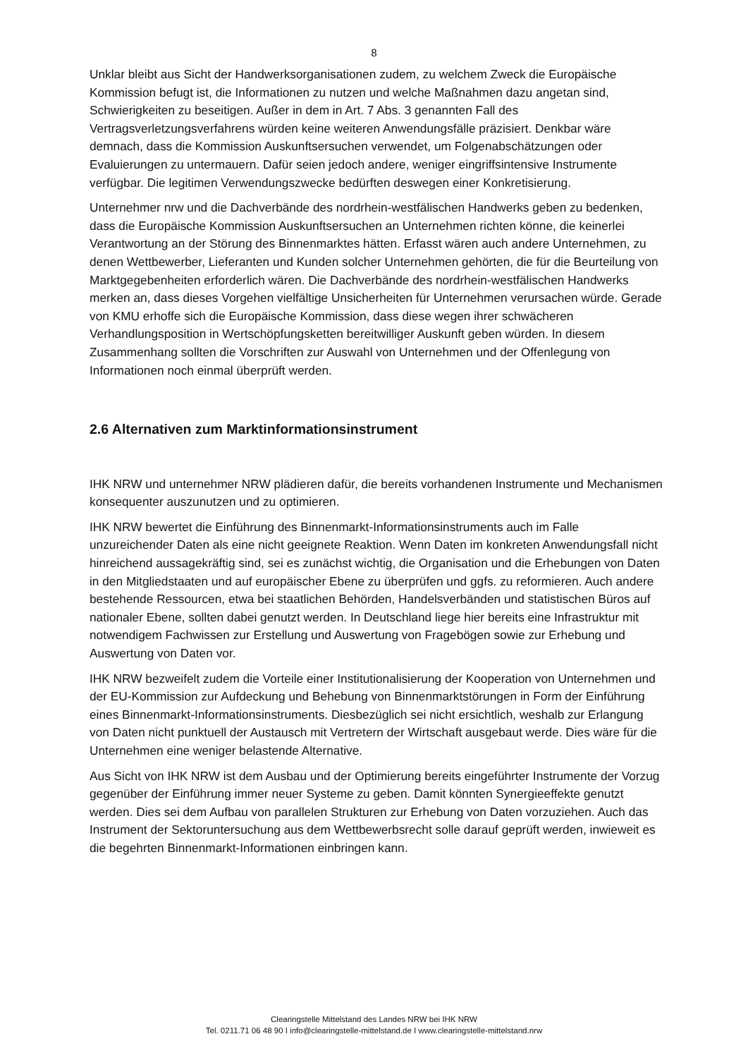8
Unklar bleibt aus Sicht der Handwerksorganisationen zudem, zu welchem Zweck die Europäische Kommission befugt ist, die Informationen zu nutzen und welche Maßnahmen dazu angetan sind, Schwierigkeiten zu beseitigen. Außer in dem in Art. 7 Abs. 3 genannten Fall des Vertragsverletzungsverfahrens würden keine weiteren Anwendungsfälle präzisiert. Denkbar wäre demnach, dass die Kommission Auskunftsersuchen verwendet, um Folgenabschätzungen oder Evaluierungen zu untermauern. Dafür seien jedoch andere, weniger eingriffsintensive Instrumente verfügbar. Die legitimen Verwendungszwecke bedürften deswegen einer Konkretisierung.
Unternehmer nrw und die Dachverbände des nordrhein-westfälischen Handwerks geben zu bedenken, dass die Europäische Kommission Auskunftsersuchen an Unternehmen richten könne, die keinerlei Verantwortung an der Störung des Binnenmarktes hätten. Erfasst wären auch andere Unternehmen, zu denen Wettbewerber, Lieferanten und Kunden solcher Unternehmen gehörten, die für die Beurteilung von Marktgegebenheiten erforderlich wären. Die Dachverbände des nordrhein-westfälischen Handwerks merken an, dass dieses Vorgehen vielfältige Unsicherheiten für Unternehmen verursachen würde. Gerade von KMU erhoffe sich die Europäische Kommission, dass diese wegen ihrer schwächeren Verhandlungsposition in Wertschöpfungsketten bereitwilliger Auskunft geben würden. In diesem Zusammenhang sollten die Vorschriften zur Auswahl von Unternehmen und der Offenlegung von Informationen noch einmal überprüft werden.
2.6 Alternativen zum Marktinformationsinstrument
IHK NRW und unternehmer NRW plädieren dafür, die bereits vorhandenen Instrumente und Mechanismen konsequenter auszunutzen und zu optimieren.
IHK NRW bewertet die Einführung des Binnenmarkt-Informationsinstruments auch im Falle unzureichender Daten als eine nicht geeignete Reaktion. Wenn Daten im konkreten Anwendungsfall nicht hinreichend aussagekräftig sind, sei es zunächst wichtig, die Organisation und die Erhebungen von Daten in den Mitgliedstaaten und auf europäischer Ebene zu überprüfen und ggfs. zu reformieren. Auch andere bestehende Ressourcen, etwa bei staatlichen Behörden, Handelsverbänden und statistischen Büros auf nationaler Ebene, sollten dabei genutzt werden. In Deutschland liege hier bereits eine Infrastruktur mit notwendigem Fachwissen zur Erstellung und Auswertung von Fragebögen sowie zur Erhebung und Auswertung von Daten vor.
IHK NRW bezweifelt zudem die Vorteile einer Institutionalisierung der Kooperation von Unternehmen und der EU-Kommission zur Aufdeckung und Behebung von Binnenmarktstörungen in Form der Einführung eines Binnenmarkt-Informationsinstruments. Diesbezüglich sei nicht ersichtlich, weshalb zur Erlangung von Daten nicht punktuell der Austausch mit Vertretern der Wirtschaft ausgebaut werde. Dies wäre für die Unternehmen eine weniger belastende Alternative.
Aus Sicht von IHK NRW ist dem Ausbau und der Optimierung bereits eingeführter Instrumente der Vorzug gegenüber der Einführung immer neuer Systeme zu geben. Damit könnten Synergieeffekte genutzt werden. Dies sei dem Aufbau von parallelen Strukturen zur Erhebung von Daten vorzuziehen. Auch das Instrument der Sektoruntersuchung aus dem Wettbewerbsrecht solle darauf geprüft werden, inwieweit es die begehrten Binnenmarkt-Informationen einbringen kann.
Clearingstelle Mittelstand des Landes NRW bei IHK NRW
Tel. 0211.71 06 48 90 I info@clearingstelle-mittelstand.de I www.clearingstelle-mittelstand.nrw